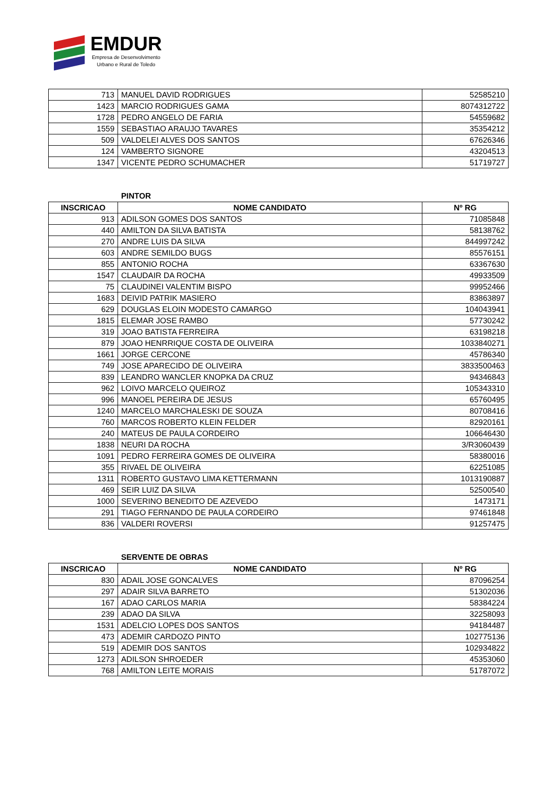EMDUR
Empresa de Desenvolvimento
Urbano e Rural de Toledo
| 713 | MANUEL DAVID RODRIGUES | 52585210 |
| 1423 | MARCIO RODRIGUES GAMA | 8074312722 |
| 1728 | PEDRO ANGELO DE FARIA | 54559682 |
| 1559 | SEBASTIAO ARAUJO TAVARES | 35354212 |
| 509 | VALDELEI ALVES DOS SANTOS | 67626346 |
| 124 | VAMBERTO SIGNORE | 43204513 |
| 1347 | VICENTE PEDRO SCHUMACHER | 51719727 |
PINTOR
| INSCRICAO | NOME CANDIDATO | Nº RG |
| --- | --- | --- |
| 913 | ADILSON GOMES DOS SANTOS | 71085848 |
| 440 | AMILTON DA SILVA BATISTA | 58138762 |
| 270 | ANDRE LUIS DA SILVA | 844997242 |
| 603 | ANDRE SEMILDO BUGS | 85576151 |
| 855 | ANTONIO ROCHA | 63367630 |
| 1547 | CLAUDAIR DA ROCHA | 49933509 |
| 75 | CLAUDINEI VALENTIM BISPO | 99952466 |
| 1683 | DEIVID PATRIK MASIERO | 83863897 |
| 629 | DOUGLAS ELOIN MODESTO CAMARGO | 104043941 |
| 1815 | ELEMAR JOSE RAMBO | 57730242 |
| 319 | JOAO BATISTA FERREIRA | 63198218 |
| 879 | JOAO HENRRIQUE COSTA DE OLIVEIRA | 1033840271 |
| 1661 | JORGE CERCONE | 45786340 |
| 749 | JOSE APARECIDO DE OLIVEIRA | 3833500463 |
| 839 | LEANDRO WANCLER KNOPKA DA CRUZ | 94346843 |
| 962 | LOIVO MARCELO QUEIROZ | 105343310 |
| 996 | MANOEL PEREIRA DE JESUS | 65760495 |
| 1240 | MARCELO MARCHALESKI DE SOUZA | 80708416 |
| 760 | MARCOS ROBERTO KLEIN FELDER | 82920161 |
| 240 | MATEUS DE PAULA CORDEIRO | 106646430 |
| 1838 | NEURI DA ROCHA | 3/R3060439 |
| 1091 | PEDRO FERREIRA GOMES DE OLIVEIRA | 58380016 |
| 355 | RIVAEL DE OLIVEIRA | 62251085 |
| 1311 | ROBERTO GUSTAVO LIMA KETTERMANN | 1013190887 |
| 469 | SEIR LUIZ DA SILVA | 52500540 |
| 1000 | SEVERINO BENEDITO DE AZEVEDO | 1473171 |
| 291 | TIAGO FERNANDO DE PAULA CORDEIRO | 97461848 |
| 836 | VALDERI ROVERSI | 91257475 |
SERVENTE DE OBRAS
| INSCRICAO | NOME CANDIDATO | Nº RG |
| --- | --- | --- |
| 830 | ADAIL JOSE GONCALVES | 87096254 |
| 297 | ADAIR SILVA BARRETO | 51302036 |
| 167 | ADAO CARLOS MARIA | 58384224 |
| 239 | ADAO DA SILVA | 32258093 |
| 1531 | ADELCIO LOPES DOS SANTOS | 94184487 |
| 473 | ADEMIR CARDOZO PINTO | 102775136 |
| 519 | ADEMIR DOS SANTOS | 102934822 |
| 1273 | ADILSON SHROEDER | 45353060 |
| 768 | AMILTON LEITE MORAIS | 51787072 |